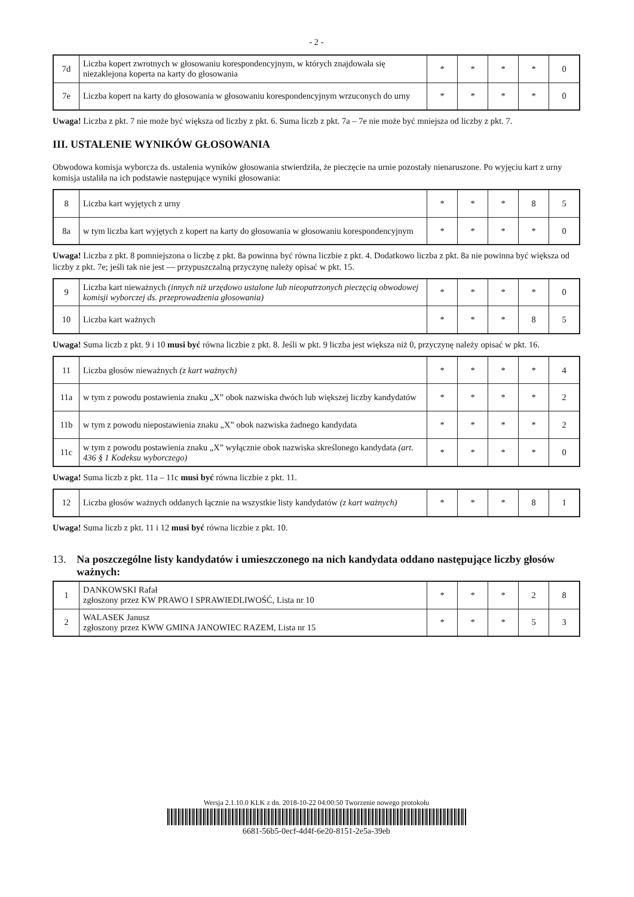- 2 -
| 7d | Liczba kopert zwrotnych w głosowaniu korespondencyjnym, w których znajdowała się niezaklejona koperta na karty do głosowania | * | * | * | * | 0 |
| 7e | Liczba kopert na karty do głosowania w głosowaniu korespondencyjnym wrzuconych do urny | * | * | * | * | 0 |
Uwaga! Liczba z pkt. 7 nie może być większa od liczby z pkt. 6. Suma liczb z pkt. 7a – 7e nie może być mniejsza od liczby z pkt. 7.
III. USTALENIE WYNIKÓW GŁOSOWANIA
Obwodowa komisja wyborcza ds. ustalenia wyników głosowania stwierdziła, że pieczęcie na urnie pozostały nienaruszone. Po wyjęciu kart z urny komisja ustaliła na ich podstawie następujące wyniki głosowania:
| 8 | Liczba kart wyjętych z urny | * | * | * | 8 | 5 |
| 8a | w tym liczba kart wyjętych z kopert na karty do głosowania w głosowaniu korespondencyjnym | * | * | * | * | 0 |
Uwaga! Liczba z pkt. 8 pomniejszona o liczbę z pkt. 8a powinna być równa liczbie z pkt. 4. Dodatkowo liczba z pkt. 8a nie powinna być większa od liczby z pkt. 7e; jeśli tak nie jest — przypuszczalną przyczynę należy opisać w pkt. 15.
| 9 | Liczba kart nieważnych (innych niż urzędowo ustalone lub nieopatrzonych pieczęcią obwodowej komisji wyborczej ds. przeprowadzenia głosowania) | * | * | * | * | 0 |
| 10 | Liczba kart ważnych | * | * | * | 8 | 5 |
Uwaga! Suma liczb z pkt. 9 i 10 musi być równa liczbie z pkt. 8. Jeśli w pkt. 9 liczba jest większa niż 0, przyczynę należy opisać w pkt. 16.
| 11 | Liczba głosów nieważnych (z kart ważnych) | * | * | * | * | 4 |
| 11a | w tym z powodu postawienia znaku „X” obok nazwiska dwóch lub większej liczby kandydatów | * | * | * | * | 2 |
| 11b | w tym z powodu niepostawienia znaku „X” obok nazwiska żadnego kandydata | * | * | * | * | 2 |
| 11c | w tym z powodu postawienia znaku „X” wyłącznie obok nazwiska skreślonego kandydata (art. 436 § 1 Kodeksu wyborczego) | * | * | * | * | 0 |
Uwaga! Suma liczb z pkt. 11a – 11c musi być równa liczbie z pkt. 11.
| 12 | Liczba głosów ważnych oddanych łącznie na wszystkie listy kandydatów (z kart ważnych) | * | * | * | 8 | 1 |
Uwaga! Suma liczb z pkt. 11 i 12 musi być równa liczbie z pkt. 10.
13. Na poszczególne listy kandydatów i umieszczonego na nich kandydata oddano następujące liczby głosów ważnych:
| 1 | DANKOWSKI Rafał zgłoszony przez KW PRAWO I SPRAWIEDLIWOŚĆ, Lista nr 10 | * | * | * | 2 | 8 |
| 2 | WALASEK Janusz zgłoszony przez KWW GMINA JANOWIEC RAZEM, Lista nr 15 | * | * | * | 5 | 3 |
Wersja 2.1.10.0 KLK z dn. 2018-10-22 04:00:50 Tworzenie nowego protokołu
6681-56b5-0ecf-4d4f-6e20-8151-2e5a-39eb